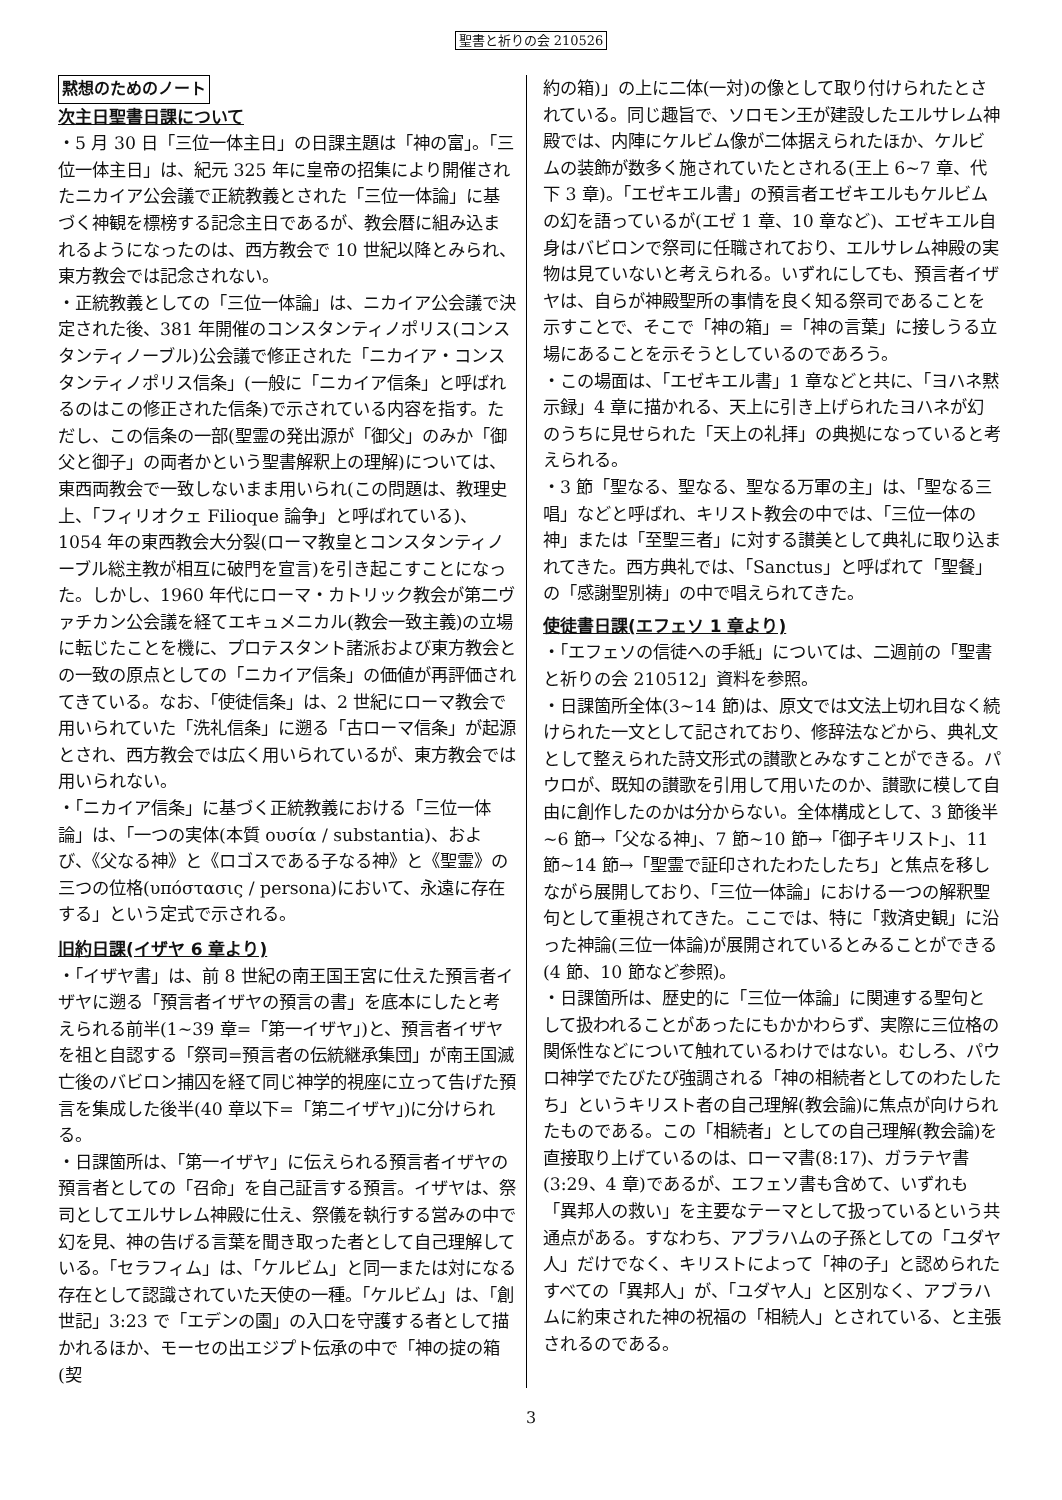聖書と祈りの会 210526
黙想のためのノート
次主日聖書日課について
・5 月 30 日「三位一体主日」の日課主題は「神の富」。「三位一体主日」は、紀元 325 年に皇帝の招集により開催されたニカイア公会議で正統教義とされた「三位一体論」に基づく神観を標榜する記念主日であるが、教会暦に組み込まれるようになったのは、西方教会で 10 世紀以降とみられ、東方教会では記念されない。
・正統教義としての「三位一体論」は、ニカイア公会議で決定された後、381 年開催のコンスタンティノポリス(コンスタンティノーブル)公会議で修正された「ニカイア・コンスタンティノポリス信条」(一般に「ニカイア信条」と呼ばれるのはこの修正された信条)で示されている内容を指す。ただし、この信条の一部(聖霊の発出源が「御父」のみか「御父と御子」の両者かという聖書解釈上の理解)については、東西両教会で一致しないまま用いられ(この問題は、教理史上、「フィリオクェ Filioque 論争」と呼ばれている)、1054 年の東西教会大分裂(ローマ教皇とコンスタンティノーブル総主教が相互に破門を宣言)を引き起こすことになった。しかし、1960 年代にローマ・カトリック教会が第二ヴァチカン公会議を経てエキュメニカル(教会一致主義)の立場に転じたことを機に、プロテスタント諸派および東方教会との一致の原点としての「ニカイア信条」の価値が再評価されてきている。なお、「使徒信条」は、2 世紀にローマ教会で用いられていた「洗礼信条」に遡る「古ローマ信条」が起源とされ、西方教会では広く用いられているが、東方教会では用いられない。
・「ニカイア信条」に基づく正統教義における「三位一体論」は、「一つの実体(本質 ουσία / substantia)、および、《父なる神》と《ロゴスである子なる神》と《聖霊》の三つの位格(υπόστασις / persona)において、永遠に存在する」という定式で示される。
旧約日課(イザヤ 6 章より)
・「イザヤ書」は、前 8 世紀の南王国王宮に仕えた預言者イザヤに遡る「預言者イザヤの預言の書」を底本にしたと考えられる前半(1~39 章=「第一イザヤ」)と、預言者イザヤを祖と自認する「祭司=預言者の伝統継承集団」が南王国滅亡後のバビロン捕囚を経て同じ神学的視座に立って告げた預言を集成した後半(40 章以下=「第二イザヤ」)に分けられる。
・日課箇所は、「第一イザヤ」に伝えられる預言者イザヤの預言者としての「召命」を自己証言する預言。イザヤは、祭司としてエルサレム神殿に仕え、祭儀を執行する営みの中で幻を見、神の告げる言葉を聞き取った者として自己理解している。「セラフィム」は、「ケルビム」と同一または対になる存在として認識されていた天使の一種。「ケルビム」は、「創世記」3:23 で「エデンの園」の入口を守護する者として描かれるほか、モーセの出エジプト伝承の中で「神の掟の箱(契
約の箱)」の上に二体(一対)の像として取り付けられたとされている。同じ趣旨で、ソロモン王が建設したエルサレム神殿では、内陣にケルビム像が二体据えられたほか、ケルビムの装飾が数多く施されていたとされる(王上 6~7 章、代下 3 章)。「エゼキエル書」の預言者エゼキエルもケルビムの幻を語っているが(エゼ 1 章、10 章など)、エゼキエル自身はバビロンで祭司に任職されており、エルサレム神殿の実物は見ていないと考えられる。いずれにしても、預言者イザヤは、自らが神殿聖所の事情を良く知る祭司であることを示すことで、そこで「神の箱」=「神の言葉」に接しうる立場にあることを示そうとしているのであろう。
・この場面は、「エゼキエル書」1 章などと共に、「ヨハネ黙示録」4 章に描かれる、天上に引き上げられたヨハネが幻のうちに見せられた「天上の礼拝」の典拠になっていると考えられる。
・3 節「聖なる、聖なる、聖なる万軍の主」は、「聖なる三唱」などと呼ばれ、キリスト教会の中では、「三位一体の神」または「至聖三者」に対する讃美として典礼に取り込まれてきた。西方典礼では、「Sanctus」と呼ばれて「聖餐」の「感謝聖別祷」の中で唱えられてきた。
使徒書日課(エフェソ 1 章より)
・「エフェソの信徒への手紙」については、二週前の「聖書と祈りの会 210512」資料を参照。
・日課箇所全体(3~14 節)は、原文では文法上切れ目なく続けられた一文として記されており、修辞法などから、典礼文として整えられた詩文形式の讃歌とみなすことができる。パウロが、既知の讃歌を引用して用いたのか、讃歌に模して自由に創作したのかは分からない。全体構成として、3 節後半~6 節→「父なる神」、7 節~10 節→「御子キリスト」、11 節~14 節→「聖霊で証印されたわたしたち」と焦点を移しながら展開しており、「三位一体論」における一つの解釈聖句として重視されてきた。ここでは、特に「救済史観」に沿った神論(三位一体論)が展開されているとみることができる(4 節、10 節など参照)。
・日課箇所は、歴史的に「三位一体論」に関連する聖句として扱われることがあったにもかかわらず、実際に三位格の関係性などについて触れているわけではない。むしろ、パウロ神学でたびたび強調される「神の相続者としてのわたしたち」というキリスト者の自己理解(教会論)に焦点が向けられたものである。この「相続者」としての自己理解(教会論)を直接取り上げているのは、ローマ書(8:17)、ガラテヤ書(3:29、4 章)であるが、エフェソ書も含めて、いずれも「異邦人の救い」を主要なテーマとして扱っているという共通点がある。すなわち、アブラハムの子孫としての「ユダヤ人」だけでなく、キリストによって「神の子」と認められたすべての「異邦人」が、「ユダヤ人」と区別なく、アブラハムに約束された神の祝福の「相続人」とされている、と主張されるのである。
3